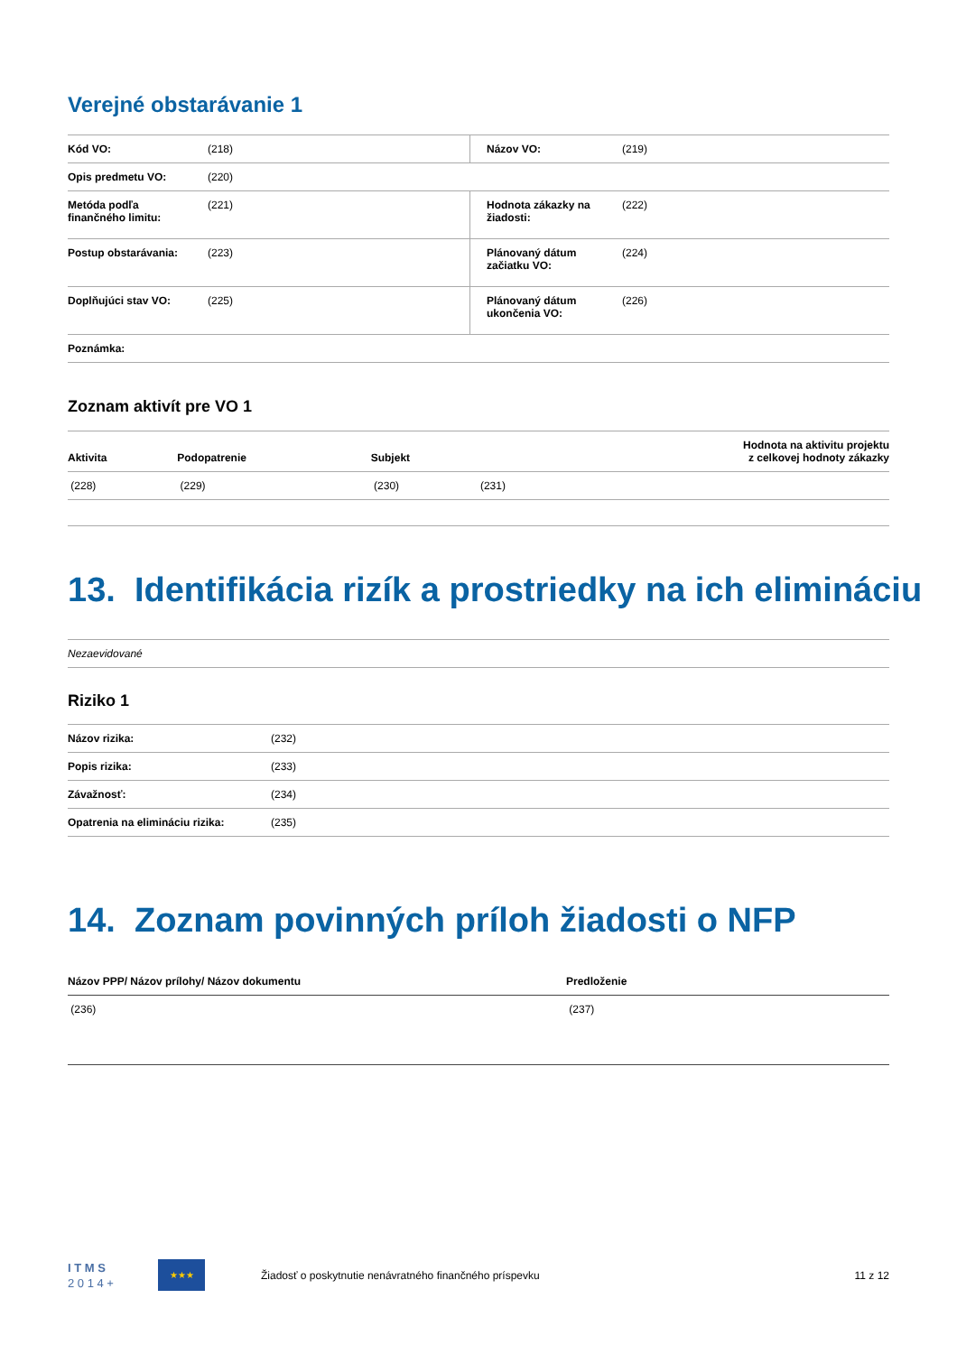Verejné obstarávanie 1
| Kód VO: | (218) | Názov VO: | (219) |
| Opis predmetu VO: | (220) | | |
| Metóda podľa finančného limitu: | (221) | Hodnota zákazky na žiadosti: | (222) |
| Postup obstarávania: | (223) | Plánovaný dátum začiatku VO: | (224) |
| Doplňujúci stav VO: | (225) | Plánovaný dátum ukončenia VO: | (226) |
| Poznámka: | | | |
Zoznam aktivít pre VO 1
| Aktivita | Podopatrenie | Subjekt | Hodnota na aktivitu projektu z celkovej hodnoty zákazky |
| --- | --- | --- | --- |
| (228) | (229) | (230) | (231) |
13. Identifikácia rizík a prostriedky na ich elimináciu
| Nezaevidované |
Riziko 1
| Názov rizika: | (232) |
| Popis rizika: | (233) |
| Závažnosť: | (234) |
| Opatrenia na elimináciu rizika: | (235) |
14. Zoznam povinných príloh žiadosti o NFP
| Názov PPP/ Názov prílohy/ Názov dokumentu | Predloženie |
| --- | --- |
| (236) | (237) |
I T M S
2 0 1 4 +
★★★
Žiadosť o poskytnutie nenávratného finančného príspevku
11 z 12